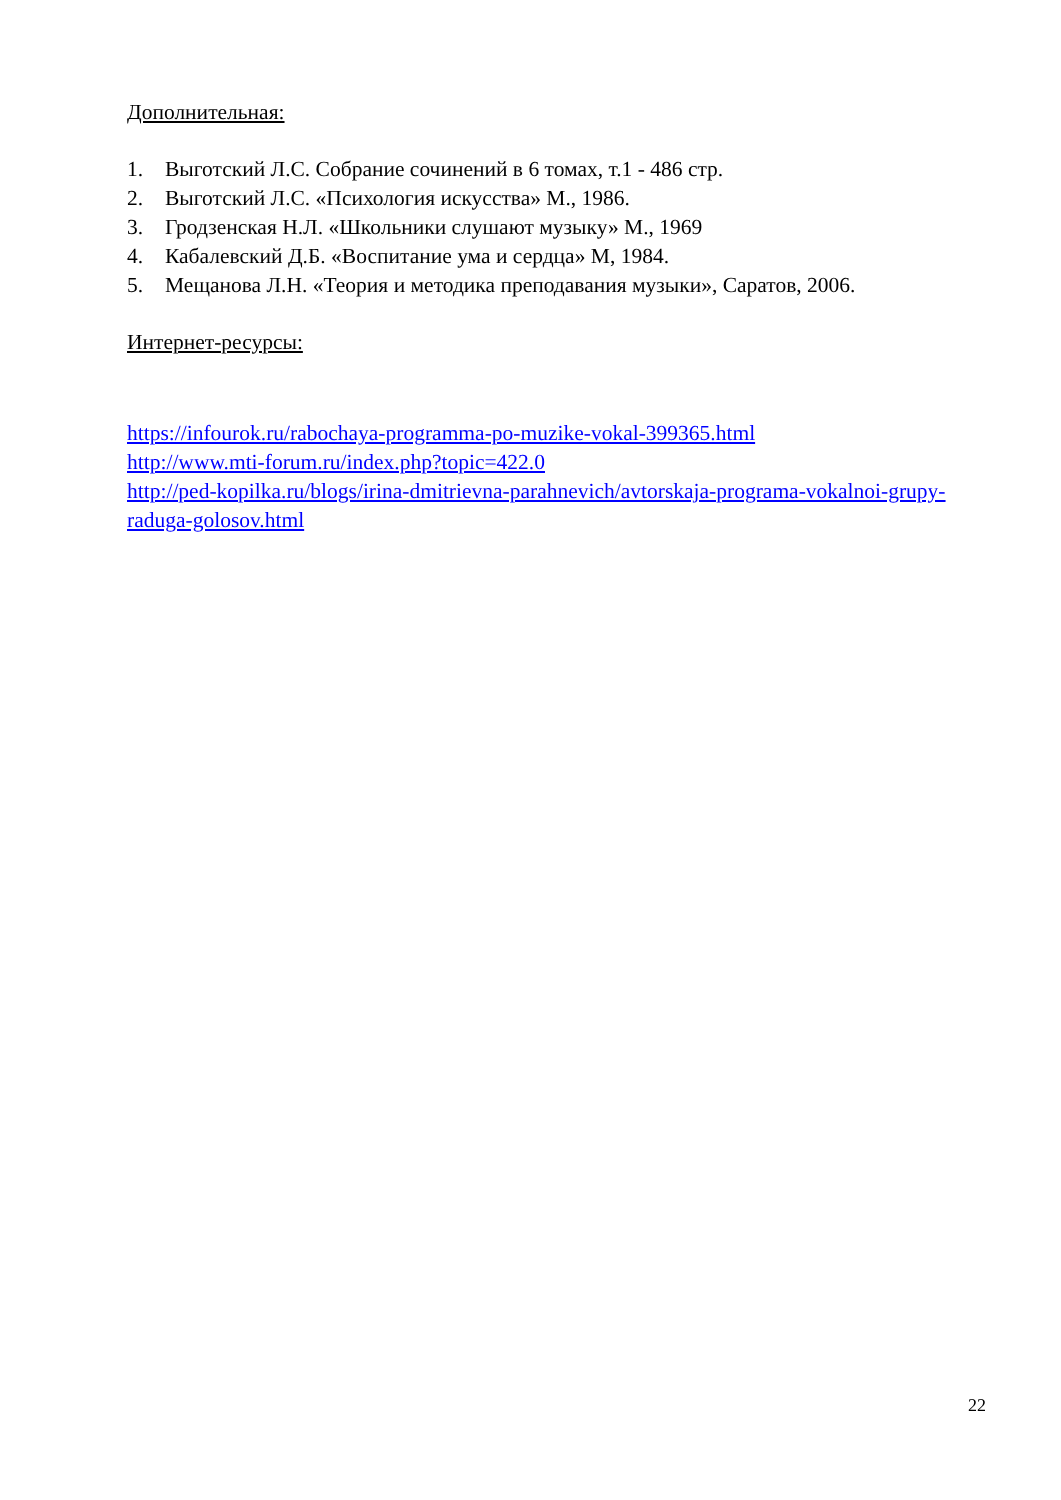Дополнительная:
1. Выготский Л.С. Собрание сочинений в 6 томах, т.1 - 486 стр.
2. Выготский Л.С. «Психология искусства» М., 1986.
3. Гродзенская Н.Л. «Школьники слушают музыку» М., 1969
4. Кабалевский Д.Б. «Воспитание ума и сердца» М, 1984.
5. Мещанова Л.Н. «Теория и методика преподавания музыки», Саратов, 2006.
Интернет-ресурсы:
https://infourok.ru/rabochaya-programma-po-muzike-vokal-399365.html
http://www.mti-forum.ru/index.php?topic=422.0
http://ped-kopilka.ru/blogs/irina-dmitrievna-parahnevich/avtorskaja-programa-vokalnoi-grupy-raduga-golosov.html
22